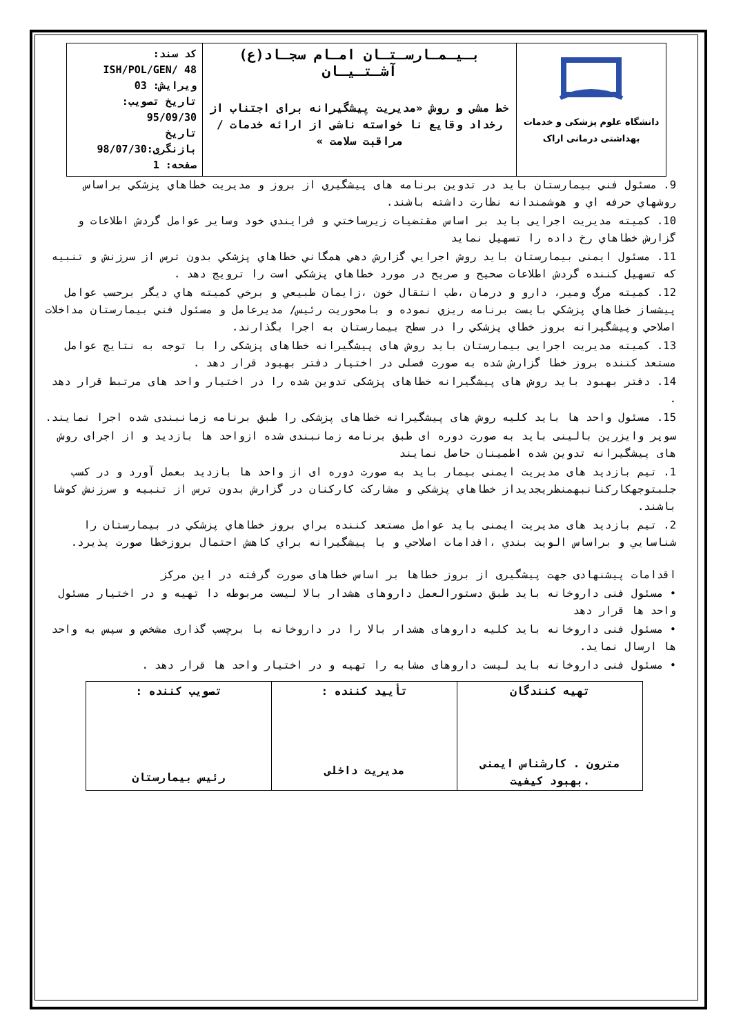| دانشگاه علوم پزشکی و خدمات بهداشتی درمانی اراک | بـیـمـارسـتـان امـام سجـاد(ع) آشـتـیـان خط مشی و روش «مدیریت پیشگیرانه برای اجتناب از رخداد وقایع نا خواسته ناشی از ارائه خدمات / مراقبت سلامت » | کد سند: ISH/POL/GEN/ 48 ویرایش: 03 تاریخ تصویب: 95/09/30 تاریخ بازنگری:98/07/30 صفحه: 1 |
9. مسئول فني بيمارستان بايد در تدوین برنامه های پیشگيري از بروز و مديريت خطاهاي پزشكي براساس روشهاي حرفه اي و هوشمندانه نظارت داشته باشند.
10. كميته مديريت اجرايی بايد بر اساس مقتضيات زيرساختي و فرايندي خود وساير عوامل گردش اطلاعات و گزارش خطاهاي رخ داده را تسهيل نمايد
11. مسئول ايمنی بيمارستان بايد روش اجرايي گزارش دهي همگاني خطاهاي پزشكي بدون ترس از سرزنش و تنبيه كه تسهيل كننده گردش اطلاعات صحيح و صريح در مورد خطاهاي پزشكي است را ترويج دهد .
12. كميته مرگ ومير، دارو و درمان ،طب انتقال خون ،زايمان طبيعي و برخي كميته هاي ديگر برحسب عوامل پيشساز خطاهاي پزشكي بايست برنامه ريزي نموده و بامحوريت رئيس/ مديرعامل و مسئول فني بيمارستان مداخلات اصلاحي وپيشگيرانه بروز خطاي پزشكي را در سطح بيمارستان به اجرا بگذارند.
13. کمیته مدیریت اجرایی بیمارستان باید روش های پیشگیرانه خطاهای پزشکی را با توجه به نتایج عوامل مستعد کننده بروز خطا گزارش شده به صورت فصلی در اختیار دفتر بهبود قرار دهد .
14. دفتر بهبود باید روش های پیشگیرانه خطاهای پزشکی تدوین شده را در اختیار واحد های مرتبط قرار دهد .
15. مسئول واحد ها باید کلیه روش های پیشگیرانه خطاهای پزشکی را طبق برنامه زمانبندی شده اجرا نمایند.
سوپر وایزرین بالینی باید به صورت دوره ای طبق برنامه زمانبندی شده ازواحد ها بازدید و از اجرای روش های پیشگیرانه تدوین شده اطمینان حاصل نمایند
1. تیم بازدید های مدیریت ایمنی بیمار باید به صورت دوره ای از واحد ها بازدید بعمل آورد و در كسب جلبتوجهكاركنانبهمنظريجديداز خطاهاي پزشكي و مشاركت كاركنان در گزارش بدون ترس از تنبيه و سرزنش كوشا باشند.
2. تيم بازديد های مديريت ايمنی بايد عوامل مستعد كننده براي بروز خطاهاي پزشكي در بيمارستان را شناسايي و براساس الويت بندي ،اقدامات اصلاحي و يا پيشگيرانه براي كاهش احتمال بروزخطا صورت پذيرد.
اقدامات پیشنهادی جهت پیشگیری از بروز خطاها بر اساس خطاهای صورت گرفته در این مرکز
• مسئول فنی داروخانه باید طبق دستورالعمل داروهای هشدار بالا لیست مربوطه دا تهیه و در اختیار مسئول واحد ها قرار دهد
• مسئول فنی داروخانه باید کلیه داروهای هشدار بالا را در داروخانه با برچسب گذاری مشخص و سپس به واحد ها ارسال نماید.
• مسئول فنی داروخانه باید لیست داروهای مشابه را تهیه و در اختیار واحد ها قرار دهد .
| تهیه کنندگان مترون . کارشناس ایمنی .بهبود کیفیت | تأیید کننده : مدیریت داخلی | تصویب کننده : رئیس بیمارستان |